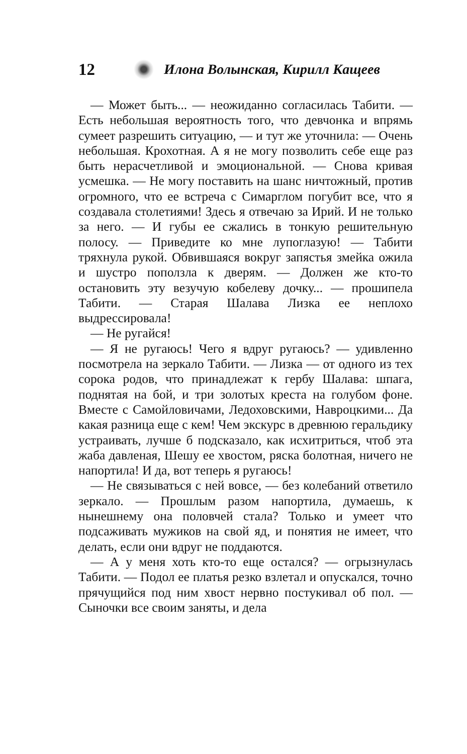12 Илона Волынская, Кирилл Кащеев
— Может быть... — неожиданно согласилась Табити. — Есть небольшая вероятность того, что девчонка и впрямь сумеет разрешить ситуацию, — и тут же уточнила: — Очень небольшая. Крохотная. А я не могу позволить себе еще раз быть нерасчетливой и эмоциональной. — Снова кривая усмешка. — Не могу поставить на шанс ничтожный, против огромного, что ее встреча с Симарглом погубит все, что я создавала столетиями! Здесь я отвечаю за Ирий. И не только за него. — И губы ее сжались в тонкую решительную полосу. — Приведите ко мне лупоглазую! — Табити тряхнула рукой. Обвившаяся вокруг запястья змейка ожила и шустро поползла к дверям. — Должен же кто-то остановить эту везучую кобелеву дочку... — прошипела Табити. — Старая Шалава Лизка ее неплохо выдрессировала!
— Не ругайся!
— Я не ругаюсь! Чего я вдруг ругаюсь? — удивленно посмотрела на зеркало Табити. — Лизка — от одного из тех сорока родов, что принадлежат к гербу Шалава: шпага, поднятая на бой, и три золотых креста на голубом фоне. Вместе с Самойловичами, Ледоховскими, Навроцкими... Да какая разница еще с кем! Чем экскурс в древнюю геральдику устраивать, лучше б подсказало, как исхитриться, чтоб эта жаба давленая, Шешу ее хвостом, ряска болотная, ничего не напортила! И да, вот теперь я ругаюсь!
— Не связываться с ней вовсе, — без колебаний ответило зеркало. — Прошлым разом напортила, думаешь, к нынешнему она половчей стала? Только и умеет что подсаживать мужиков на свой яд, и понятия не имеет, что делать, если они вдруг не поддаются.
— А у меня хоть кто-то еще остался? — огрызнулась Табити. — Подол ее платья резко взлетал и опускался, точно прячущийся под ним хвост нервно постукивал об пол. — Сыночки все своим заняты, и дела